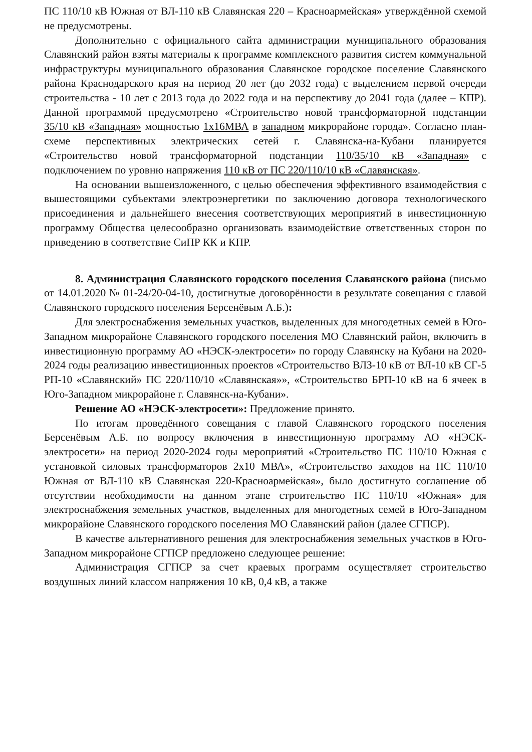ПС 110/10 кВ Южная от ВЛ-110 кВ Славянская 220 – Красноармейская» утверждённой схемой не предусмотрены.
Дополнительно с официального сайта администрации муниципального образования Славянский район взяты материалы к программе комплексного развития систем коммунальной инфраструктуры муниципального образования Славянское городское поселение Славянского района Краснодарского края на период 20 лет (до 2032 года) с выделением первой очереди строительства - 10 лет с 2013 года до 2022 года и на перспективу до 2041 года (далее – КПР). Данной программой предусмотрено «Строительство новой трансформаторной подстанции 35/10 кВ «Западная» мощностью 1х16МВА в западном микрорайоне города». Согласно план-схеме перспективных электрических сетей г. Славянска-на-Кубани планируется «Строительство новой трансформаторной подстанции 110/35/10 кВ «Западная» с подключением по уровню напряжения 110 кВ от ПС 220/110/10 кВ «Славянская».
На основании вышеизложенного, с целью обеспечения эффективного взаимодействия с вышестоящими субъектами электроэнергетики по заключению договора технологического присоединения и дальнейшего внесения соответствующих мероприятий в инвестиционную программу Общества целесообразно организовать взаимодействие ответственных сторон по приведению в соответствие СиПР КК и КПР.
8. Администрация Славянского городского поселения Славянского района (письмо от 14.01.2020 № 01-24/20-04-10, достигнутые договорённости в результате совещания с главой Славянского городского поселения Берсенёвым А.Б.):
Для электроснабжения земельных участков, выделенных для многодетных семей в Юго-Западном микрорайоне Славянского городского поселения МО Славянский район, включить в инвестиционную программу АО «НЭСК-электросети» по городу Славянску на Кубани на 2020-2024 годы реализацию инвестиционных проектов «Строительство ВЛЗ-10 кВ от ВЛ-10 кВ СГ-5 РП-10 «Славянский» ПС 220/110/10 «Славянская»», «Строительство БРП-10 кВ на 6 ячеек в Юго-Западном микрорайоне г. Славянск-на-Кубани».
Решение АО «НЭСК-электросети»: Предложение принято.
По итогам проведённого совещания с главой Славянского городского поселения Берсенёвым А.Б. по вопросу включения в инвестиционную программу АО «НЭСК-электросети» на период 2020-2024 годы мероприятий «Строительство ПС 110/10 Южная с установкой силовых трансформаторов 2х10 МВА», «Строительство заходов на ПС 110/10 Южная от ВЛ-110 кВ Славянская 220-Красноармейская», было достигнуто соглашение об отсутствии необходимости на данном этапе строительство ПС 110/10 «Южная» для электроснабжения земельных участков, выделенных для многодетных семей в Юго-Западном микрорайоне Славянского городского поселения МО Славянский район (далее СГПСР).
В качестве альтернативного решения для электроснабжения земельных участков в Юго-Западном микрорайоне СГПСР предложено следующее решение:
Администрация СГПСР за счет краевых программ осуществляет строительство воздушных линий классом напряжения 10 кВ, 0,4 кВ, а также